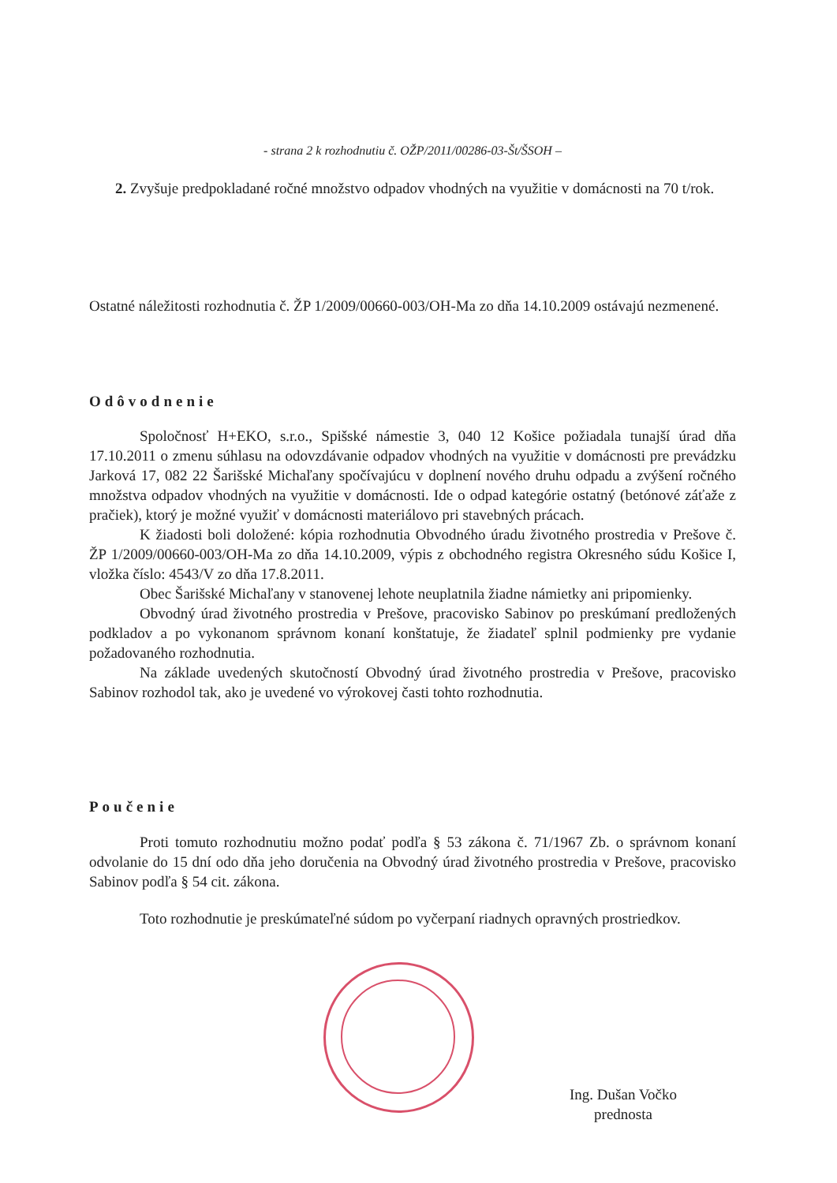- strana 2 k rozhodnutiu č. OŽP/2011/00286-03-Št/ŠSOH –
2. Zvyšuje predpokladané ročné množstvo odpadov vhodných na využitie v domácnosti na 70 t/rok.
Ostatné náležitosti rozhodnutia č. ŽP 1/2009/00660-003/OH-Ma zo dňa 14.10.2009 ostávajú nezmenené.
Odôvodnenie
Spoločnosť H+EKO, s.r.o., Spišské námestie 3, 040 12 Košice požiadala tunajší úrad dňa 17.10.2011 o zmenu súhlasu na odovzdávanie odpadov vhodných na využitie v domácnosti pre prevádzku Jarková 17, 082 22 Šarišské Michaľany spočívajúcu v doplnení nového druhu odpadu a zvýšení ročného množstva odpadov vhodných na využitie v domácnosti. Ide o odpad kategórie ostatný (betónové záťaže z pračiek), ktorý je možné využiť v domácnosti materiálovo pri stavebných prácach.
K žiadosti boli doložené: kópia rozhodnutia Obvodného úradu životného prostredia v Prešove č. ŽP 1/2009/00660-003/OH-Ma zo dňa 14.10.2009, výpis z obchodného registra Okresného súdu Košice I, vložka číslo: 4543/V zo dňa 17.8.2011.
Obec Šarišské Michaľany v stanovenej lehote neuplatnila žiadne námietky ani pripomienky.
Obvodný úrad životného prostredia v Prešove, pracovisko Sabinov po preskúmaní predložených podkladov a po vykonanom správnom konaní konštatuje, že žiadateľ splnil podmienky pre vydanie požadovaného rozhodnutia.
Na základe uvedených skutočností Obvodný úrad životného prostredia v Prešove, pracovisko Sabinov rozhodol tak, ako je uvedené vo výrokovej časti tohto rozhodnutia.
Poučenie
Proti tomuto rozhodnutiu možno podať podľa § 53 zákona č. 71/1967 Zb. o správnom konaní odvolanie do 15 dní odo dňa jeho doručenia na Obvodný úrad životného prostredia v Prešove, pracovisko Sabinov podľa § 54 cit. zákona.
Toto rozhodnutie je preskúmateľné súdom po vyčerpaní riadnych opravných prostriedkov.
Ing. Dušan Vočko
prednosta